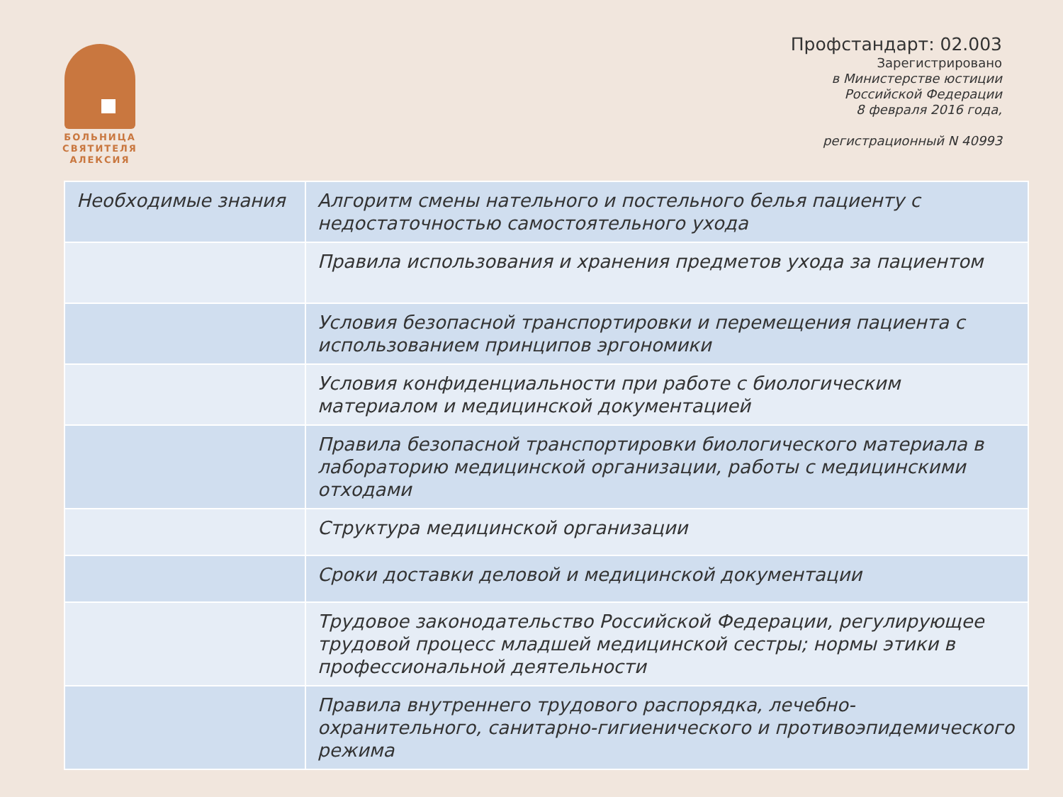БОЛЬНИЦА СВЯТИТЕЛЯ АЛЕКСИЯ
Профстандарт: 02.003
Зарегистрировано
в Министерстве юстиции
Российской Федерации
8 февраля 2016 года,
регистрационный N 40993
| Необходимые знания | Алгоритм смены нательного и постельного белья пациенту с недостаточностью самостоятельного ухода |
| | Правила использования и хранения предметов ухода за пациентом |
| | Условия безопасной транспортировки и перемещения пациента с использованием принципов эргономики |
| | Условия конфиденциальности при работе с биологическим материалом и медицинской документацией |
| | Правила безопасной транспортировки биологического материала в лабораторию медицинской организации, работы с медицинскими отходами |
| | Структура медицинской организации |
| | Сроки доставки деловой и медицинской документации |
| | Трудовое законодательство Российской Федерации, регулирующее трудовой процесс младшей медицинской сестры; нормы этики в профессиональной деятельности |
| | Правила внутреннего трудового распорядка, лечебно-охранительного, санитарно-гигиенического и противоэпидемического режима |